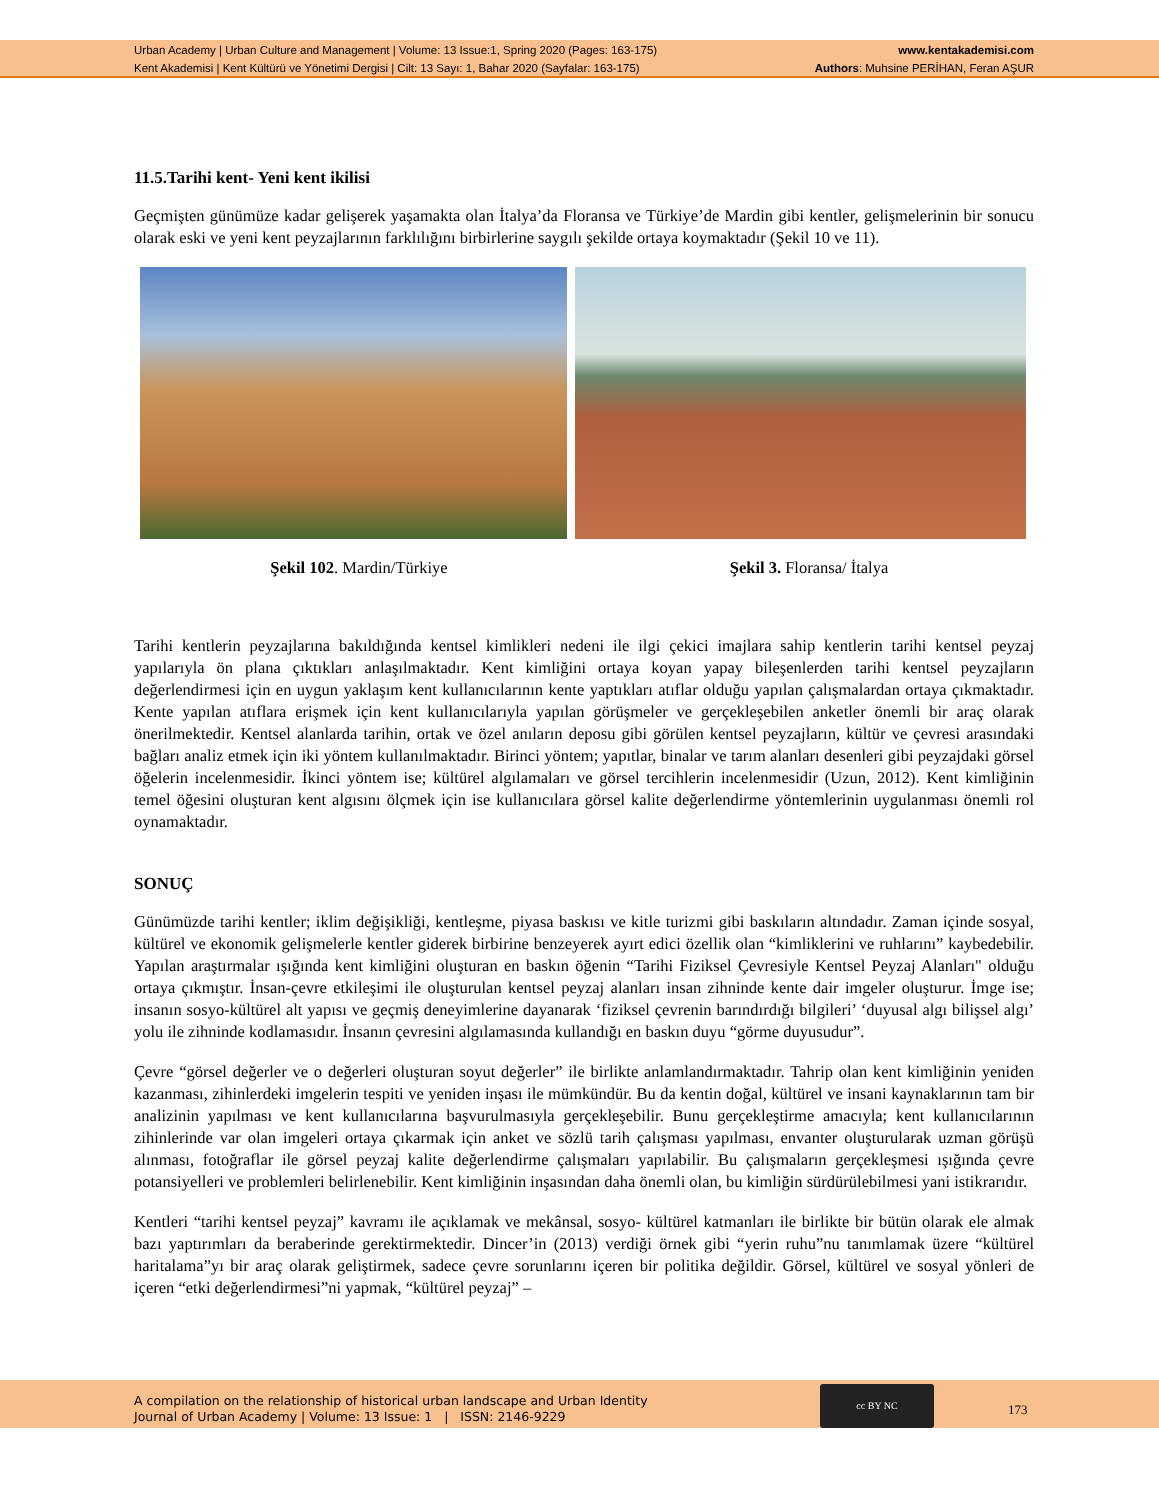Urban Academy | Urban Culture and Management | Volume: 13 Issue:1, Spring 2020 (Pages: 163-175) www.kentakademisi.com
Kent Akademisi | Kent Kültürü ve Yönetimi Dergisi | Cilt: 13 Sayı: 1, Bahar 2020 (Sayfalar: 163-175) Authors: Muhsine PERİHAN, Feran AŞUR
11.5.Tarihi kent- Yeni kent ikilisi
Geçmişten günümüze kadar gelişerek yaşamakta olan İtalya’da Floransa ve Türkiye’de Mardin gibi kentler, gelişmelerinin bir sonucu olarak eski ve yeni kent peyzajlarının farklılığını birbirlerine saygılı şekilde ortaya koymaktadır (Şekil 10 ve 11).
Şekil 102. Mardin/Türkiye Şekil 3. Floransa/ İtalya
Tarihi kentlerin peyzajlarına bakıldığında kentsel kimlikleri nedeni ile ilgi çekici imajlara sahip kentlerin tarihi kentsel peyzaj yapılarıyla ön plana çıktıkları anlaşılmaktadır. Kent kimliğini ortaya koyan yapay bileşenlerden tarihi kentsel peyzajların değerlendirmesi için en uygun yaklaşım kent kullanıcılarının kente yaptıkları atıflar olduğu yapılan çalışmalardan ortaya çıkmaktadır. Kente yapılan atıflara erişmek için kent kullanıcılarıyla yapılan görüşmeler ve gerçekleşebilen anketler önemli bir araç olarak önerilmektedir. Kentsel alanlarda tarihin, ortak ve özel anıların deposu gibi görülen kentsel peyzajların, kültür ve çevresi arasındaki bağları analiz etmek için iki yöntem kullanılmaktadır. Birinci yöntem; yapıtlar, binalar ve tarım alanları desenleri gibi peyzajdaki görsel öğelerin incelenmesidir. İkinci yöntem ise; kültürel algılamaları ve görsel tercihlerin incelenmesidir (Uzun, 2012). Kent kimliğinin temel öğesini oluşturan kent algısını ölçmek için ise kullanıcılara görsel kalite değerlendirme yöntemlerinin uygulanması önemli rol oynamaktadır.
SONUÇ
Günümüzde tarihi kentler; iklim değişikliği, kentleşme, piyasa baskısı ve kitle turizmi gibi baskıların altındadır. Zaman içinde sosyal, kültürel ve ekonomik gelişmelerle kentler giderek birbirine benzeyerek ayırt edici özellik olan “kimliklerini ve ruhlarını” kaybedebilir. Yapılan araştırmalar ışığında kent kimliğini oluşturan en baskın öğenin “Tarihi Fiziksel Çevresiyle Kentsel Peyzaj Alanları" olduğu ortaya çıkmıştır. İnsan-çevre etkileşimi ile oluşturulan kentsel peyzaj alanları insan zihninde kente dair imgeler oluşturur. İmge ise; insanın sosyo-kültürel alt yapısı ve geçmiş deneyimlerine dayanarak ‘fiziksel çevrenin barındırdığı bilgileri’ ‘duyusal algı bilişsel algı’ yolu ile zihninde kodlamasıdır. İnsanın çevresini algılamasında kullandığı en baskın duyu “görme duyusudur”.
Çevre “görsel değerler ve o değerleri oluşturan soyut değerler” ile birlikte anlamlandırmaktadır. Tahrip olan kent kimliğinin yeniden kazanması, zihinlerdeki imgelerin tespiti ve yeniden inşası ile mümkündür. Bu da kentin doğal, kültürel ve insani kaynaklarının tam bir analizinin yapılması ve kent kullanıcılarına başvurulmasıyla gerçekleşebilir. Bunu gerçekleştirme amacıyla; kent kullanıcılarının zihinlerinde var olan imgeleri ortaya çıkarmak için anket ve sözlü tarih çalışması yapılması, envanter oluşturularak uzman görüşü alınması, fotoğraflar ile görsel peyzaj kalite değerlendirme çalışmaları yapılabilir. Bu çalışmaların gerçekleşmesi ışığında çevre potansiyelleri ve problemleri belirlenebilir. Kent kimliğinin inşasından daha önemli olan, bu kimliğin sürdürülebilmesi yani istikrarıdır.
Kentleri “tarihi kentsel peyzaj” kavramı ile açıklamak ve mekânsal, sosyo- kültürel katmanları ile birlikte bir bütün olarak ele almak bazı yaptırımları da beraberinde gerektirmektedir. Dincer’in (2013) verdiği örnek gibi “yerin ruhu”nu tanımlamak üzere “kültürel haritalama”yı bir araç olarak geliştirmek, sadece çevre sorunlarını içeren bir politika değildir. Görsel, kültürel ve sosyal yönleri de içeren “etki değerlendirmesi”ni yapmak, “kültürel peyzaj” –
A compilation on the relationship of historical urban landscape and Urban Identity
Journal of Urban Academy | Volume: 13 Issue: 1 | ISSN: 2146-9229
cc BY NC
173